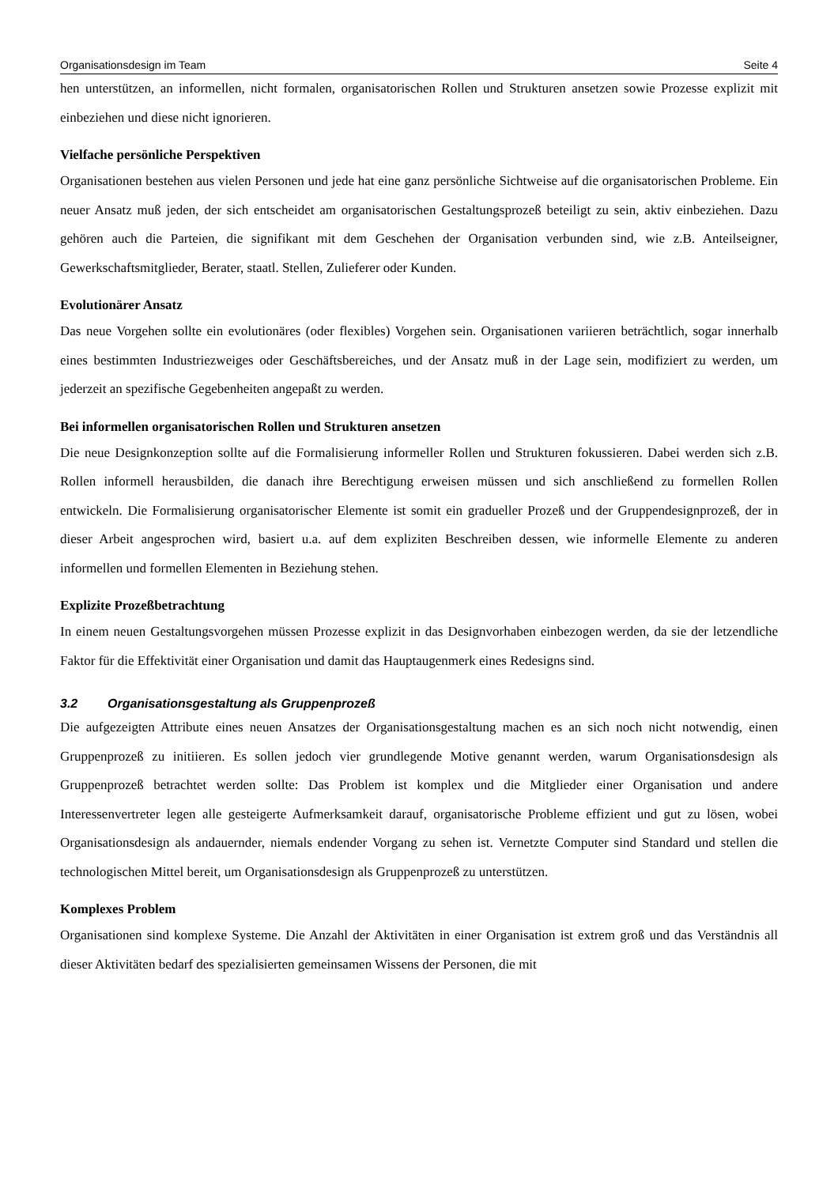Organisationsdesign im Team Seite 4
hen unterstützen, an informellen, nicht formalen, organisatorischen Rollen und Strukturen ansetzen sowie Prozesse explizit mit einbeziehen und diese nicht ignorieren.
Vielfache persönliche Perspektiven
Organisationen bestehen aus vielen Personen und jede hat eine ganz persönliche Sichtweise auf die organisatorischen Probleme. Ein neuer Ansatz muß jeden, der sich entscheidet am organisatorischen Gestaltungsprozeß beteiligt zu sein, aktiv einbeziehen. Dazu gehören auch die Parteien, die signifikant mit dem Geschehen der Organisation verbunden sind, wie z.B. Anteilseigner, Gewerkschaftsmitglieder, Berater, staatl. Stellen, Zulieferer oder Kunden.
Evolutionärer Ansatz
Das neue Vorgehen sollte ein evolutionäres (oder flexibles) Vorgehen sein. Organisationen variieren beträchtlich, sogar innerhalb eines bestimmten Industriezweiges oder Geschäftsbereiches, und der Ansatz muß in der Lage sein, modifiziert zu werden, um jederzeit an spezifische Gegebenheiten angepaßt zu werden.
Bei informellen organisatorischen Rollen und Strukturen ansetzen
Die neue Designkonzeption sollte auf die Formalisierung informeller Rollen und Strukturen fokussieren. Dabei werden sich z.B. Rollen informell herausbilden, die danach ihre Berechtigung erweisen müssen und sich anschließend zu formellen Rollen entwickeln. Die Formalisierung organisatorischer Elemente ist somit ein gradueller Prozeß und der Gruppendesignprozeß, der in dieser Arbeit angesprochen wird, basiert u.a. auf dem expliziten Beschreiben dessen, wie informelle Elemente zu anderen informellen und formellen Elementen in Beziehung stehen.
Explizite Prozeßbetrachtung
In einem neuen Gestaltungsvorgehen müssen Prozesse explizit in das Designvorhaben einbezogen werden, da sie der letzendliche Faktor für die Effektivität einer Organisation und damit das Hauptaugenmerk eines Redesigns sind.
3.2 Organisationsgestaltung als Gruppenprozeß
Die aufgezeigten Attribute eines neuen Ansatzes der Organisationsgestaltung machen es an sich noch nicht notwendig, einen Gruppenprozeß zu initiieren. Es sollen jedoch vier grundlegende Motive genannt werden, warum Organisationsdesign als Gruppenprozeß betrachtet werden sollte: Das Problem ist komplex und die Mitglieder einer Organisation und andere Interessenvertreter legen alle gesteigerte Aufmerksamkeit darauf, organisatorische Probleme effizient und gut zu lösen, wobei Organisationsdesign als andauernder, niemals endender Vorgang zu sehen ist. Vernetzte Computer sind Standard und stellen die technologischen Mittel bereit, um Organisationsdesign als Gruppenprozeß zu unterstützen.
Komplexes Problem
Organisationen sind komplexe Systeme. Die Anzahl der Aktivitäten in einer Organisation ist extrem groß und das Verständnis all dieser Aktivitäten bedarf des spezialisierten gemeinsamen Wissens der Personen, die mit